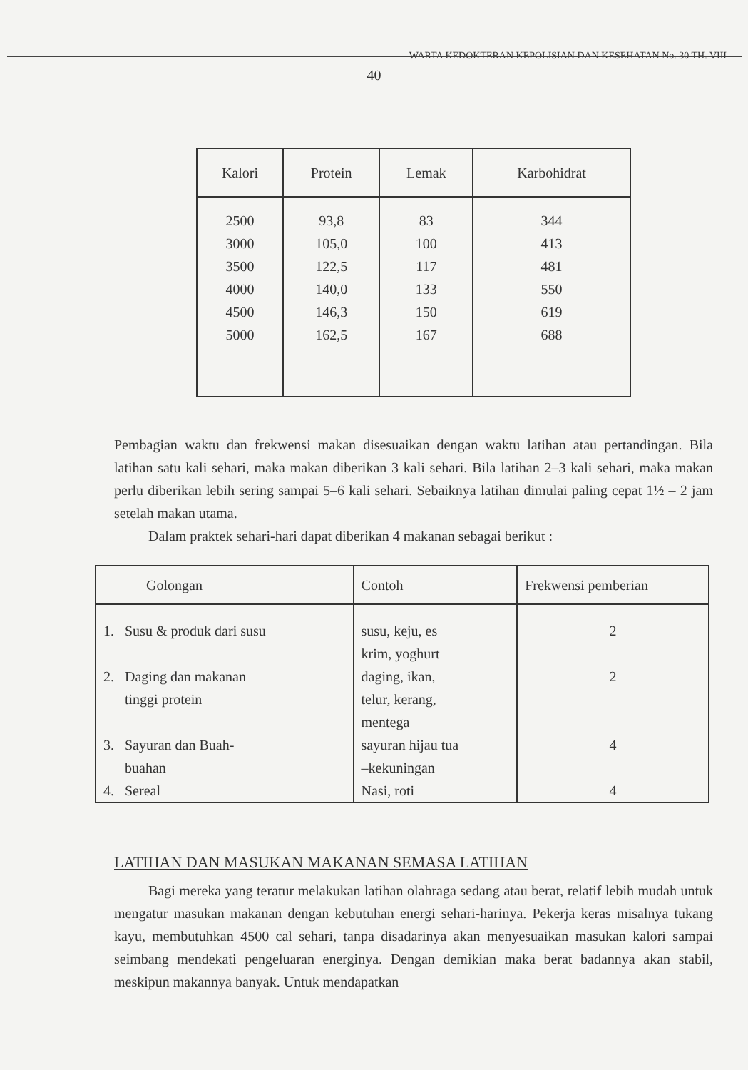WARTA KEDOKTERAN KEPOLISIAN DAN KESEHATAN No. 30 TH. VIII
40
| Kalori | Protein | Lemak | Karbohidrat |
| --- | --- | --- | --- |
| 2500 3000 3500 4000 4500 5000 | 93,8 105,0 122,5 140,0 146,3 162,5 | 83 100 117 133 150 167 | 344 413 481 550 619 688 |
Pembagian waktu dan frekwensi makan disesuaikan dengan waktu latihan atau pertandingan. Bila latihan satu kali sehari, maka makan diberikan 3 kali sehari. Bila latihan 2–3 kali sehari, maka makan perlu diberikan lebih sering sampai 5–6 kali sehari. Sebaiknya latihan dimulai paling cepat 1½ – 2 jam setelah makan utama.
Dalam praktek sehari-hari dapat diberikan 4 makanan sebagai berikut :
| Golongan | Contoh | Frekwensi pemberian |
| --- | --- | --- |
| 1. Susu & produk dari susu | susu, keju, es krim, yoghurt | 2 |
| 2. Daging dan makanan tinggi protein | daging, ikan, telur, kerang, mentega | 2 |
| 3. Sayuran dan Buah- buahan | sayuran hijau tua –kekuningan | 4 |
| 4. Sereal | Nasi, roti | 4 |
LATIHAN DAN MASUKAN MAKANAN SEMASA LATIHAN
Bagi mereka yang teratur melakukan latihan olahraga sedang atau berat, relatif lebih mudah untuk mengatur masukan makanan dengan kebutuhan energi sehari-harinya. Pekerja keras misalnya tukang kayu, membutuhkan 4500 cal sehari, tanpa disadarinya akan menyesuaikan masukan kalori sampai seimbang mendekati pengeluaran energinya. Dengan demikian maka berat badannya akan stabil, meskipun makannya banyak. Untuk mendapatkan